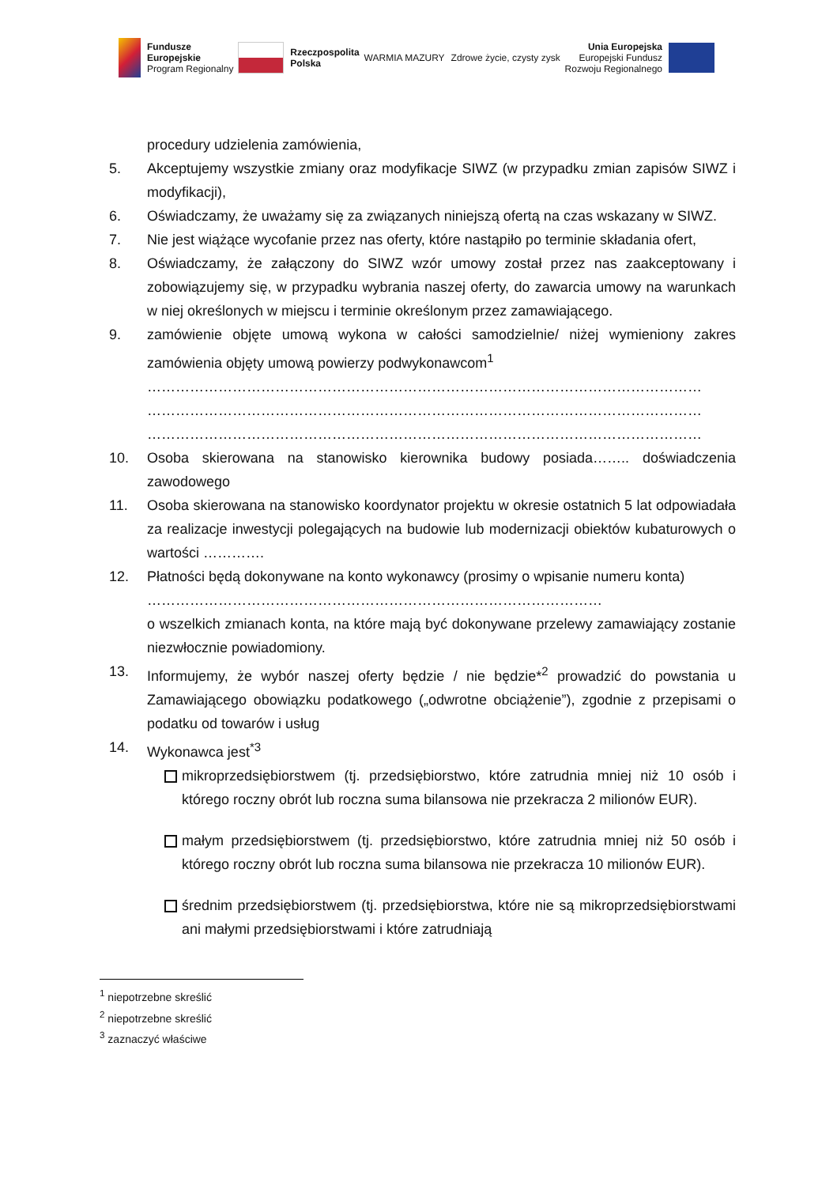Fundusze
Europejskie
Program Regionalny
Rzeczpospolita
Polska
WARMIA MAZURY Zdrowe życie, czysty zysk
Unia Europejska
Europejski Fundusz
Rozwoju Regionalnego
procedury udzielenia zamówienia,
5. Akceptujemy wszystkie zmiany oraz modyfikacje SIWZ (w przypadku zmian zapisów SIWZ i modyfikacji),
6. Oświadczamy, że uważamy się za związanych niniejszą ofertą na czas wskazany w SIWZ.
7. Nie jest wiążące wycofanie przez nas oferty, które nastąpiło po terminie składania ofert,
8. Oświadczamy, że załączony do SIWZ wzór umowy został przez nas zaakceptowany i zobowiązujemy się, w przypadku wybrania naszej oferty, do zawarcia umowy na warunkach w niej określonych w miejscu i terminie określonym przez zamawiającego.
9. zamówienie objęte umową wykona w całości samodzielnie/ niżej wymieniony zakres zamówienia objęty umową powierzy podwykonawcom<sup>1</sup>
………………………………………………………………………………………………………
………………………………………………………………………………………………………
………………………………………………………………………………………………………
10. Osoba skierowana na stanowisko kierownika budowy posiada…….. doświadczenia zawodowego
11. Osoba skierowana na stanowisko koordynator projektu w okresie ostatnich 5 lat odpowiadała za realizacje inwestycji polegających na budowie lub modernizacji obiektów kubaturowych o wartości ………….
12. Płatności będą dokonywane na konto wykonawcy (prosimy o wpisanie numeru konta)
……………………………………………………………………………………
o wszelkich zmianach konta, na które mają być dokonywane przelewy zamawiający zostanie niezwłocznie powiadomiony.
13. Informujemy, że wybór naszej oferty będzie / nie będzie*<sup>2</sup> prowadzić do powstania u Zamawiającego obowiązku podatkowego („odwrotne obciążenie”), zgodnie z przepisami o podatku od towarów i usług
14. Wykonawca jest<sup>*3</sup>
mikroprzedsiębiorstwem (tj. przedsiębiorstwo, które zatrudnia mniej niż 10 osób i którego roczny obrót lub roczna suma bilansowa nie przekracza 2 milionów EUR).
małym przedsiębiorstwem (tj. przedsiębiorstwo, które zatrudnia mniej niż 50 osób i którego roczny obrót lub roczna suma bilansowa nie przekracza 10 milionów EUR).
średnim przedsiębiorstwem (tj. przedsiębiorstwa, które nie są mikroprzedsiębiorstwami ani małymi przedsiębiorstwami i które zatrudniają
<sup>1</sup> niepotrzebne skreślić
<sup>2</sup> niepotrzebne skreślić
<sup>3</sup> zaznaczyć właściwe